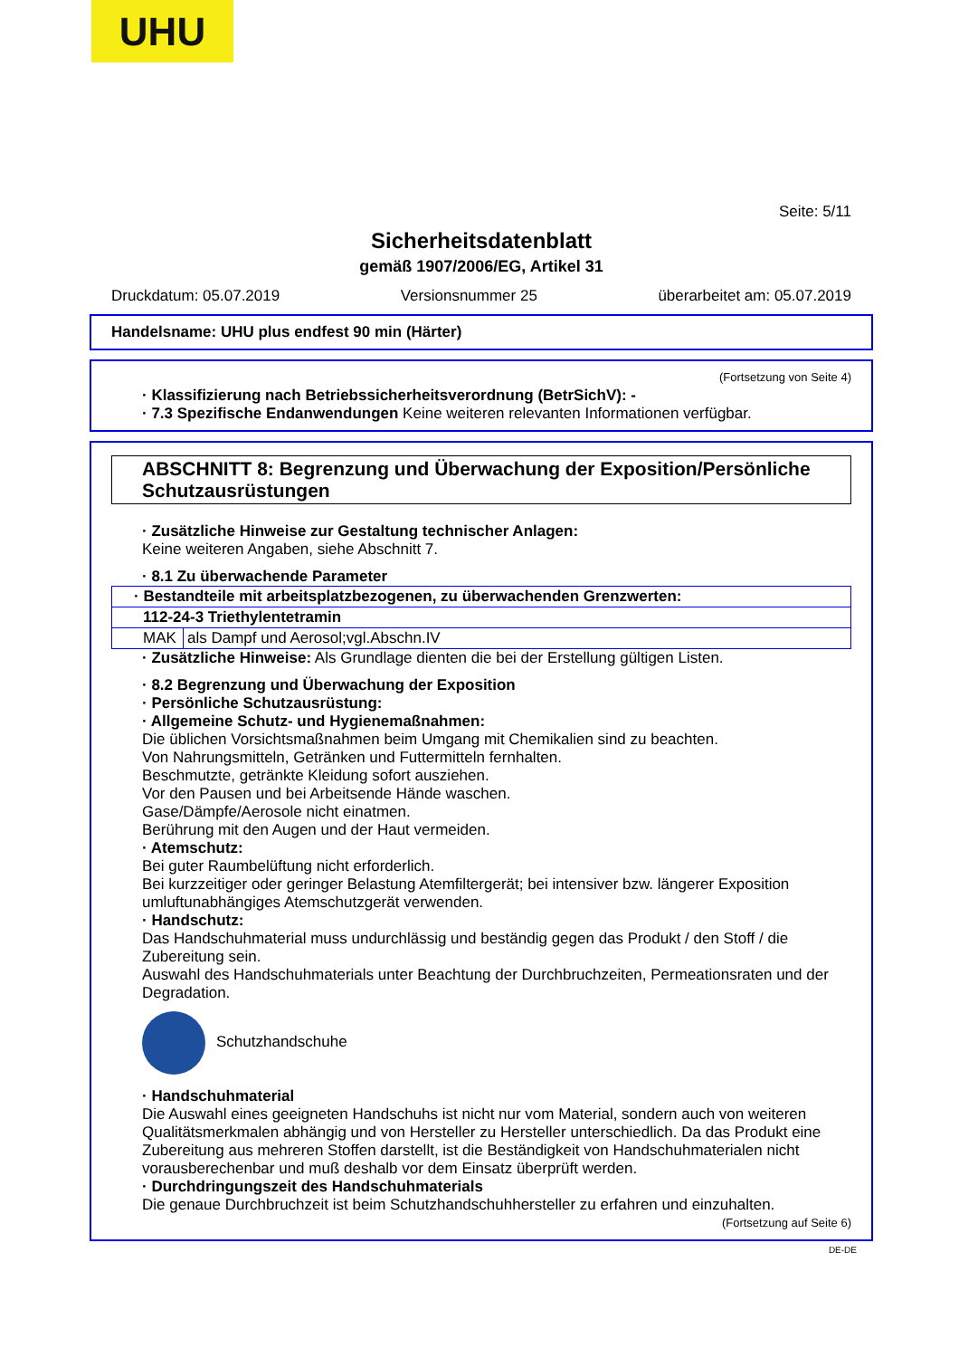UHU
Seite: 5/11
Sicherheitsdatenblatt
gemäß 1907/2006/EG, Artikel 31
Druckdatum: 05.07.2019 Versionsnummer 25 überarbeitet am: 05.07.2019
Handelsname: UHU plus endfest 90 min (Härter)
(Fortsetzung von Seite 4)
· Klassifizierung nach Betriebssicherheitsverordnung (BetrSichV): -
· 7.3 Spezifische Endanwendungen Keine weiteren relevanten Informationen verfügbar.
ABSCHNITT 8: Begrenzung und Überwachung der Exposition/Persönliche Schutzausrüstungen
· Zusätzliche Hinweise zur Gestaltung technischer Anlagen:
Keine weiteren Angaben, siehe Abschnitt 7.
· 8.1 Zu überwachende Parameter
| · Bestandteile mit arbeitsplatzbezogenen, zu überwachenden Grenzwerten: | |
| 112-24-3 Triethylentetramin | |
| MAK | als Dampf und Aerosol;vgl.Abschn.IV |
· Zusätzliche Hinweise: Als Grundlage dienten die bei der Erstellung gültigen Listen.
· 8.2 Begrenzung und Überwachung der Exposition
· Persönliche Schutzausrüstung:
· Allgemeine Schutz- und Hygienemaßnahmen:
Die üblichen Vorsichtsmaßnahmen beim Umgang mit Chemikalien sind zu beachten.
Von Nahrungsmitteln, Getränken und Futtermitteln fernhalten.
Beschmutzte, getränkte Kleidung sofort ausziehen.
Vor den Pausen und bei Arbeitsende Hände waschen.
Gase/Dämpfe/Aerosole nicht einatmen.
Berührung mit den Augen und der Haut vermeiden.
· Atemschutz:
Bei guter Raumbelüftung nicht erforderlich.
Bei kurzzeitiger oder geringer Belastung Atemfiltergerät; bei intensiver bzw. längerer Exposition umluftunabhängiges Atemschutzgerät verwenden.
· Handschutz:
Das Handschuhmaterial muss undurchlässig und beständig gegen das Produkt / den Stoff / die Zubereitung sein.
Auswahl des Handschuhmaterials unter Beachtung der Durchbruchzeiten, Permeationsraten und der Degradation.
Schutzhandschuhe
· Handschuhmaterial
Die Auswahl eines geeigneten Handschuhs ist nicht nur vom Material, sondern auch von weiteren Qualitätsmerkmalen abhängig und von Hersteller zu Hersteller unterschiedlich. Da das Produkt eine Zubereitung aus mehreren Stoffen darstellt, ist die Beständigkeit von Handschuhmaterialen nicht vorausberechenbar und muß deshalb vor dem Einsatz überprüft werden.
· Durchdringungszeit des Handschuhmaterials
Die genaue Durchbruchzeit ist beim Schutzhandschuhhersteller zu erfahren und einzuhalten.
(Fortsetzung auf Seite 6)
DE-DE